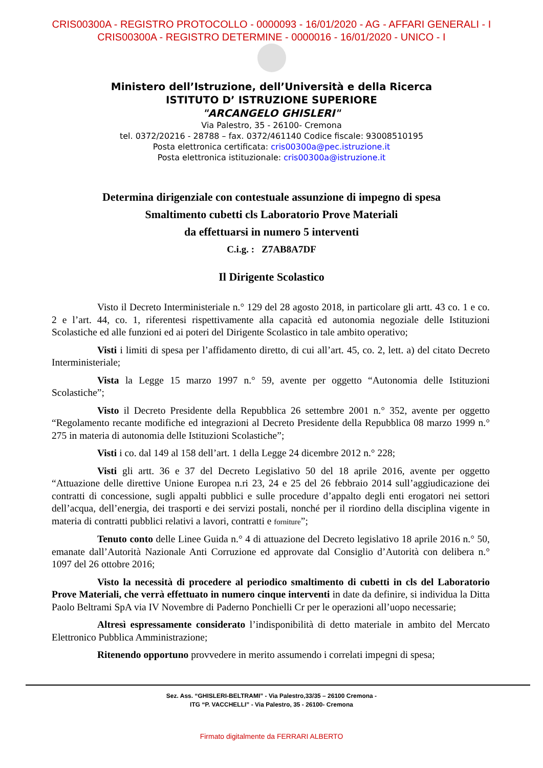CRIS00300A - REGISTRO PROTOCOLLO - 0000093 - 16/01/2020 - AG - AFFARI GENERALI - I
CRIS00300A - REGISTRO DETERMINE - 0000016 - 16/01/2020 - UNICO - I
Ministero dell’Istruzione, dell’Università e della Ricerca
ISTITUTO D’ ISTRUZIONE SUPERIORE
"ARCANGELO GHISLERI"
Via Palestro, 35 - 26100- Cremona
tel. 0372/20216 - 28788 – fax. 0372/461140 Codice fiscale: 93008510195
Posta elettronica certificata: cris00300a@pec.istruzione.it
Posta elettronica istituzionale: cris00300a@istruzione.it
Determina dirigenziale con contestuale assunzione di impegno di spesa
Smaltimento cubetti cls Laboratorio Prove Materiali
da effettuarsi in numero 5 interventi
C.i.g. : Z7AB8A7DF
Il Dirigente Scolastico
Visto il Decreto Interministeriale n.° 129 del 28 agosto 2018, in particolare gli artt. 43 co. 1 e co. 2 e l’art. 44, co. 1, riferentesi rispettivamente alla capacità ed autonomia negoziale delle Istituzioni Scolastiche ed alle funzioni ed ai poteri del Dirigente Scolastico in tale ambito operativo;
Visti i limiti di spesa per l’affidamento diretto, di cui all’art. 45, co. 2, lett. a) del citato Decreto Interministeriale;
Vista la Legge 15 marzo 1997 n.° 59, avente per oggetto “Autonomia delle Istituzioni Scolastiche”;
Visto il Decreto Presidente della Repubblica 26 settembre 2001 n.° 352, avente per oggetto “Regolamento recante modifiche ed integrazioni al Decreto Presidente della Repubblica 08 marzo 1999 n.° 275 in materia di autonomia delle Istituzioni Scolastiche”;
Visti i co. dal 149 al 158 dell’art. 1 della Legge 24 dicembre 2012 n.° 228;
Visti gli artt. 36 e 37 del Decreto Legislativo 50 del 18 aprile 2016, avente per oggetto “Attuazione delle direttive Unione Europea n.ri 23, 24 e 25 del 26 febbraio 2014 sull’aggiudicazione dei contratti di concessione, sugli appalti pubblici e sulle procedure d’appalto degli enti erogatori nei settori dell’acqua, dell’energia, dei trasporti e dei servizi postali, nonché per il riordino della disciplina vigente in materia di contratti pubblici relativi a lavori, contratti e forniture”;
Tenuto conto delle Linee Guida n.° 4 di attuazione del Decreto legislativo 18 aprile 2016 n.° 50, emanate dall’Autorità Nazionale Anti Corruzione ed approvate dal Consiglio d’Autorità con delibera n.° 1097 del 26 ottobre 2016;
Visto la necessità di procedere al periodico smaltimento di cubetti in cls del Laboratorio Prove Materiali, che verrà effettuato in numero cinque interventi in date da definire, si individua la Ditta Paolo Beltrami SpA via IV Novembre di Paderno Ponchielli Cr per le operazioni all’uopo necessarie;
Altresì espressamente considerato l’indisponibilità di detto materiale in ambito del Mercato Elettronico Pubblica Amministrazione;
Ritenendo opportuno provvedere in merito assumendo i correlati impegni di spesa;
Sez. Ass. “GHISLERI-BELTRAMI” - Via Palestro,33/35 – 26100 Cremona -
ITG “P. VACCHELLI” - Via Palestro, 35 - 26100- Cremona
Firmato digitalmente da FERRARI ALBERTO